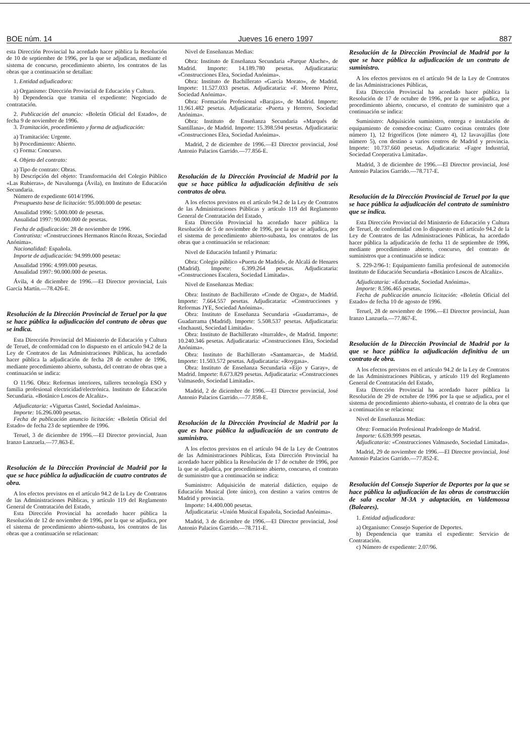BOE núm. 14 Jueves 16 enero 1997 887
esta Dirección Provincial ha acordado hacer pública la Resolución de 10 de septiembre de 1996, por la que se adjudican, mediante el sistema de concurso, procedimiento abierto, los contratos de las obras que a continuación se detallan:
1. Entidad adjudicadora:
a) Organismo: Dirección Provincial de Educación y Cultura.
b) Dependencia que tramita el expediente: Negociado de contratación.
2. Publicación del anuncio: «Boletín Oficial del Estado», de fecha 9 de noviembre de 1996.
3. Tramitación, procedimiento y forma de adjudicación:
a) Tramitación: Urgente.
b) Procedimiento: Abierto.
c) Forma: Concurso.
4. Objeto del contrato:
a) Tipo de contrato: Obras.
b) Descripción del objeto: Transformación del Colegio Público «Las Rubieras», de Navaluenga (Ávila), en Instituto de Educación Secundaria.
Número de expediente 6014/1996.
Presupuesto base de licitación: 95.000.000 de pesetas:
Anualidad 1996: 5.000.000 de pesetas.
Anualidad 1997: 90.000.000 de pesetas.
Fecha de adjudicación: 28 de noviembre de 1996.
Contratista: «Construcciones Hermanos Rincón Rozas, Sociedad Anónima».
Nacionalidad: Española.
Importe de adjudicación: 94.999.000 pesetas:
Anualidad 1996: 4.999.000 pesetas.
Anualidad 1997: 90.000.000 de pesetas.
Ávila, 4 de diciembre de 1996.—El Director provincial, Luis García Martín.—78.426-E.
Resolución de la Dirección Provincial de Teruel por la que se hace pública la adjudicación del contrato de obras que se indica.
Esta Dirección Provincial del Ministerio de Educación y Cultura de Teruel, de conformidad con lo dispuesto en el artículo 94.2 de la Ley de Contratos de las Administraciones Públicas, ha acordado hacer pública la adjudicación de fecha 28 de octubre de 1996, mediante procedimiento abierto, subasta, del contrato de obras que a continuación se indica:
O 11/96. Obra: Reformas interiores, talleres tecnología ESO y familia profesional electricidad/electrónica. Instituto de Educación Secundaria. «Botánico Loscos de Alcañiz».
Adjudicataria: «Viguetas Castel, Sociedad Anónima».
Importe: 16.296.000 pesetas.
Fecha de publicación anuncio licitación: «Boletín Oficial del Estado» de fecha 23 de septiembre de 1996.
Teruel, 3 de diciembre de 1996.—El Director provincial, Juan Iranzo Lanzuela.—77.863-E.
Resolución de la Dirección Provincial de Madrid por la que se hace pública la adjudicación de cuatro contratos de obra.
A los efectos previstos en el artículo 94.2 de la Ley de Contratos de las Administraciones Públicas, y artículo 119 del Reglamento General de Contratación del Estado,
Esta Dirección Provincial ha acordado hacer pública la Resolución de 12 de noviembre de 1996, por la que se adjudica, por el sistema de procedimiento abierto-subasta, los contratos de las obras que a continuación se relacionan:
Nivel de Enseñanzas Medias:
Obra: Instituto de Enseñanza Secundaria «Parque Aluche», de Madrid. Importe: 14.189.780 pesetas. Adjudicataria: «Construcciones Elea, Sociedad Anónima».
Obra: Instituto de Bachillerato «García Morato», de Madrid. Importe: 11.527.033 pesetas. Adjudicataria: «F. Moreno Pérez, Sociedad Anónima».
Obra: Formación Profesional «Barajas», de Madrid. Importe: 11.961.482 pesetas. Adjudicataria: «Puerta y Herrero, Sociedad Anónima».
Obra: Instituto de Enseñanza Secundaria «Marqués de Santillana», de Madrid. Importe: 15.398.594 pesetas. Adjudicataria: «Construcciones Elea, Sociedad Anónima».
Madrid, 2 de diciembre de 1996.—El Director provincial, José Antonio Palacios Garrido.—77.856-E.
Resolución de la Dirección Provincial de Madrid por la que se hace pública la adjudicación definitiva de seis contratos de obra.
A los efectos previstos en el artículo 94.2 de la Ley de Contratos de las Administraciones Públicas y artículo 119 del Reglamento General de Contratación del Estado,
Esta Dirección Provincial ha acordado hacer pública la Resolución de 5 de noviembre de 1996, por la que se adjudica, por el sistema de procedimiento abierto-subasta, los contratos de las obras que a continuación se relacionan:
Nivel de Educación Infantil y Primaria:
Obra: Colegio público «Puerta de Madrid», de Alcalá de Henares (Madrid). Importe: 6.399.264 pesetas. Adjudicataria: «Construcciones Escalera, Sociedad Limitada».
Nivel de Enseñanzas Medias:
Obra: Instituto de Bachillerato «Conde de Orgaz», de Madrid. Importe: 7.664.557 pesetas. Adjudicataria: «Construcciones y Reformas JYE, Sociedad Anónima».
Obra: Instituto de Enseñanza Secundaria «Guadarrama», de Guadarrama (Madrid). Importe: 5.508.537 pesetas. Adjudicataria: «Inchausti, Sociedad Limitada».
Obra: Instituto de Bachillerato «Iturralde», de Madrid. Importe: 10.240.346 pesetas. Adjudicataria: «Construcciones Elea, Sociedad Anónima».
Obra: Instituto de Bachillerato «Santamarca», de Madrid. Importe: 11.503.572 pesetas. Adjudicataria: «Roygasa».
Obra: Instituto de Enseñanza Secundaria «Eijo y Garay», de Madrid. Importe: 8.673.829 pesetas. Adjudicataria: «Construcciones Valmasedo, Sociedad Limitada».
Madrid, 2 de diciembre de 1996.—El Director provincial, José Antonio Palacios Garrido.—77.858-E.
Resolución de la Dirección Provincial de Madrid por la que es hace pública la adjudicación de un contrato de suministro.
A los efectos previstos en el artículo 94 de la Ley de Contratos de las Administraciones Públicas, Esta Dirección Provincial ha acordado hacer pública la Resolución de 17 de octubre de 1996, por la que se adjudica, por procedimiento abierto, concurso, el contrato de suministro que a continuación se indica:
Suministro: Adquisición de material didáctico, equipo de Educación Musical (lote único), con destino a varios centros de Madrid y provincia.
Importe: 14.400.000 pesetas.
Adjudicataria: «Unión Musical Española, Sociedad Anónima».
Madrid, 3 de diciembre de 1996.—El Director provincial, José Antonio Palacios Garrido.—78.711-E.
Resolución de la Dirección Provincial de Madrid por la que se hace pública la adjudicación de un contrato de suministro.
A los efectos previstos en el artículo 94 de la Ley de Contratos de las Administraciones Públicas,
Esta Dirección Provincial ha acordado hacer pública la Resolución de 17 de octubre de 1996, por la que se adjudica, por procedimiento abierto, concurso, el contrato de suministro que a continuación se indica:
Suministro: Adquisición suministro, entrega e instalación de equipamiento de comedor-cocina: Cuatro cocinas centrales (lote número 1), 12 frigoríficos (lote número 4), 12 lavavajillas (lote número 5), con destino a varios centros de Madrid y provincia. Importe: 10.737.660 pesetas. Adjudicataria: «Fagor Industrial, Sociedad Cooperativa Limitada».
Madrid, 3 de diciembre de 1996.—El Director provincial, José Antonio Palacios Garrido.—78.717-E.
Resolución de la Dirección Provincial de Teruel por la que se hace pública la adjudicación del contrato de suministro que se indica.
Esta Dirección Provincial del Ministerio de Educación y Cultura de Teruel, de conformidad con lo dispuesto en el artículo 94.2 de la Ley de Contratos de las Administraciones Públicas, ha acordado hacer pública la adjudicación de fecha 11 de septiembre de 1996, mediante procedimiento abierto, concurso, del contrato de suministros que a continuación se indica:
S. 229-2/96-1: Equipamiento familia profesional de automoción Instituto de Educación Secundaria «Botánico Loscos de Alcañiz».
Adjudicataria: «Eductrade, Sociedad Anónima».
Importe: 8.596.465 pesetas.
Fecha de publicación anuncio licitación: «Boletín Oficial del Estado» de fecha 10 de agosto de 1996.
Teruel, 28 de noviembre de 1996.—El Director provincial, Juan Iranzo Lanzuela.—77.867-E.
Resolución de la Dirección Provincial de Madrid por la que se hace pública la adjudicación definitiva de un contrato de obra.
A los efectos previstos en el artículo 94.2 de la Ley de Contratos de las Administraciones Públicas, y artículo 119 del Reglamento General de Contratación del Estado,
Esta Dirección Provincial ha acordado hacer pública la Resolución de 29 de octubre de 1996 por la que se adjudica, por el sistema de procedimiento abierto-subasta, el contrato de la obra que a continuación se relaciona:
Nivel de Enseñanzas Medias:
Obra: Formación Profesional Pradolongo de Madrid.
Importe: 6.639.999 pesetas.
Adjudicataria: «Construcciones Valmasedo, Sociedad Limitada».
Madrid, 29 de noviembre de 1996.—El Director provincial, José Antonio Palacios Garrido.—77.852-E.
Resolución del Consejo Superior de Deportes por la que se hace pública la adjudicación de las obras de construcción de sala escolar M-3A y adaptación, en Valdemossa (Baleares).
1. Entidad adjudicadora:
a) Organismo: Consejo Superior de Deportes.
b) Dependencia que tramita el expediente: Servicio de Contratación.
c) Número de expediente: 2.07/96.